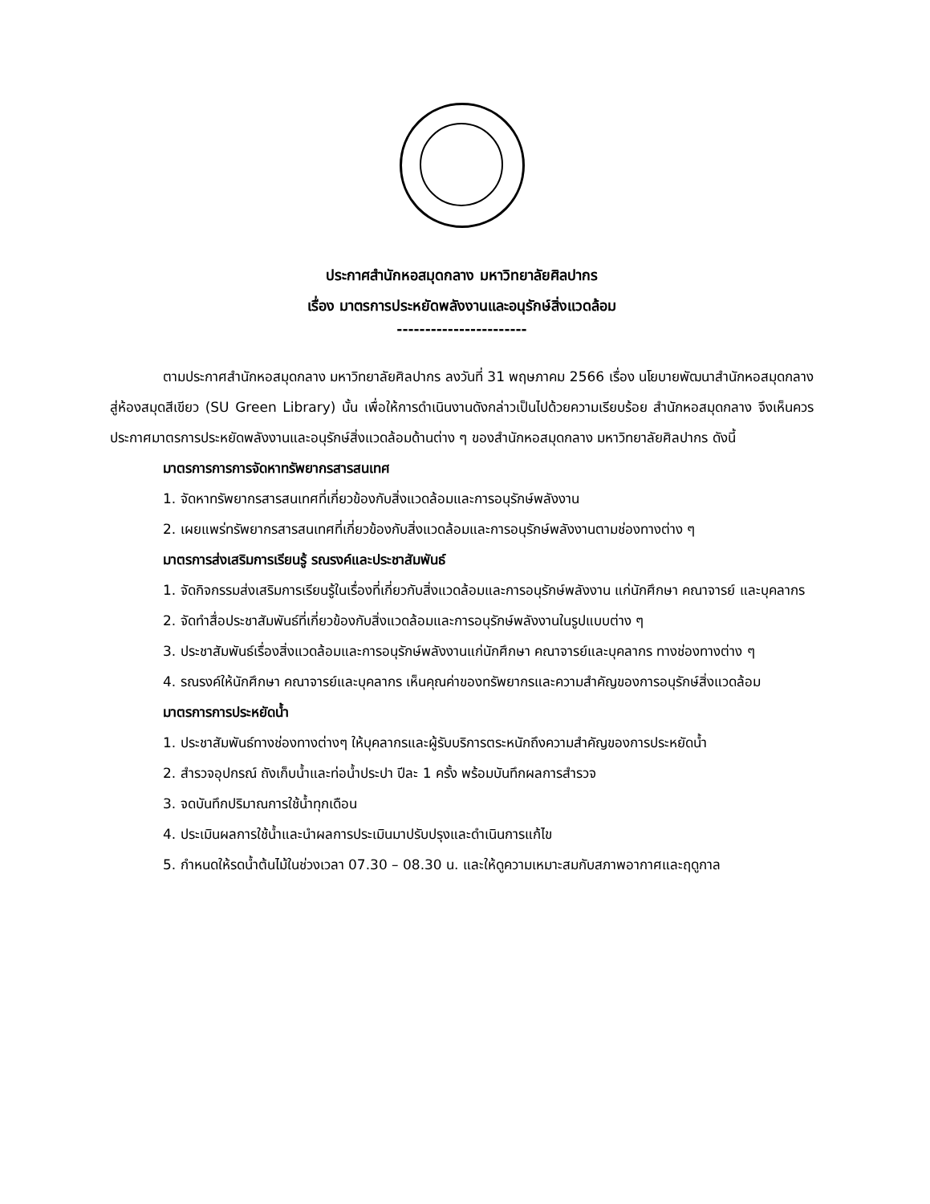ประกาศสำนักหอสมุดกลาง มหาวิทยาลัยศิลปากร
เรื่อง มาตรการประหยัดพลังงานและอนุรักษ์สิ่งแวดล้อม
-----------------------
ตามประกาศสำนักหอสมุดกลาง มหาวิทยาลัยศิลปากร ลงวันที่ 31 พฤษภาคม 2566 เรื่อง นโยบายพัฒนาสำนักหอสมุดกลาง สู่ห้องสมุดสีเขียว (SU Green Library) นั้น เพื่อให้การดำเนินงานดังกล่าวเป็นไปด้วยความเรียบร้อย สำนักหอสมุดกลาง จึงเห็นควรประกาศมาตรการประหยัดพลังงานและอนุรักษ์สิ่งแวดล้อมด้านต่าง ๆ ของสำนักหอสมุดกลาง มหาวิทยาลัยศิลปากร ดังนี้
มาตรการการการจัดหาทรัพยากรสารสนเทศ
1. จัดหาทรัพยากรสารสนเทศที่เกี่ยวข้องกับสิ่งแวดล้อมและการอนุรักษ์พลังงาน
2. เผยแพร่ทรัพยากรสารสนเทศที่เกี่ยวข้องกับสิ่งแวดล้อมและการอนุรักษ์พลังงานตามช่องทางต่าง ๆ
มาตรการส่งเสริมการเรียนรู้ รณรงค์และประชาสัมพันธ์
1. จัดกิจกรรมส่งเสริมการเรียนรู้ในเรื่องที่เกี่ยวกับสิ่งแวดล้อมและการอนุรักษ์พลังงาน แก่นักศึกษา คณาจารย์ และบุคลากร
2. จัดทำสื่อประชาสัมพันธ์ที่เกี่ยวข้องกับสิ่งแวดล้อมและการอนุรักษ์พลังงานในรูปแบบต่าง ๆ
3. ประชาสัมพันธ์เรื่องสิ่งแวดล้อมและการอนุรักษ์พลังงานแก่นักศึกษา คณาจารย์และบุคลากร ทางช่องทางต่าง ๆ
4. รณรงค์ให้นักศึกษา คณาจารย์และบุคลากร เห็นคุณค่าของทรัพยากรและความสำคัญของการอนุรักษ์สิ่งแวดล้อม
มาตรการการประหยัดน้ำ
1. ประชาสัมพันธ์ทางช่องทางต่างๆ ให้บุคลากรและผู้รับบริการตระหนักถึงความสำคัญของการประหยัดน้ำ
2. สำรวจอุปกรณ์ ถังเก็บน้ำและท่อน้ำประปา ปีละ 1 ครั้ง พร้อมบันทึกผลการสำรวจ
3. จดบันทึกปริมาณการใช้น้ำทุกเดือน
4. ประเมินผลการใช้น้ำและนำผลการประเมินมาปรับปรุงและดำเนินการแก้ไข
5. กำหนดให้รดน้ำต้นไม้ในช่วงเวลา 07.30 – 08.30 น. และให้ดูความเหมาะสมกับสภาพอากาศและฤดูกาล